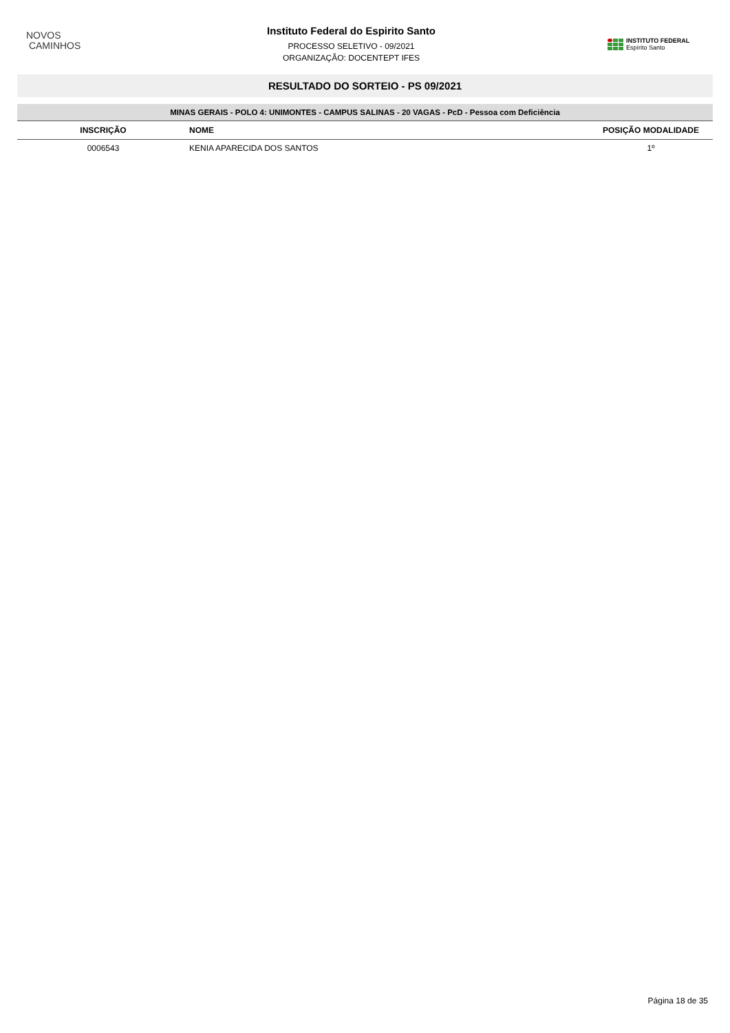NOVOS
CAMINHOS
Instituto Federal do Espirito Santo
PROCESSO SELETIVO - 09/2021
ORGANIZAÇÃO: DOCENTEPT IFES
INSTITUTO FEDERAL
Espírito Santo
RESULTADO DO SORTEIO - PS 09/2021
MINAS GERAIS - POLO 4: UNIMONTES - CAMPUS SALINAS - 20 VAGAS - PcD - Pessoa com Deficiência
| INSCRIÇÃO | NOME | POSIÇÃO MODALIDADE |
| --- | --- | --- |
| 0006543 | KENIA APARECIDA DOS SANTOS | 1º |
Página 18 de 35